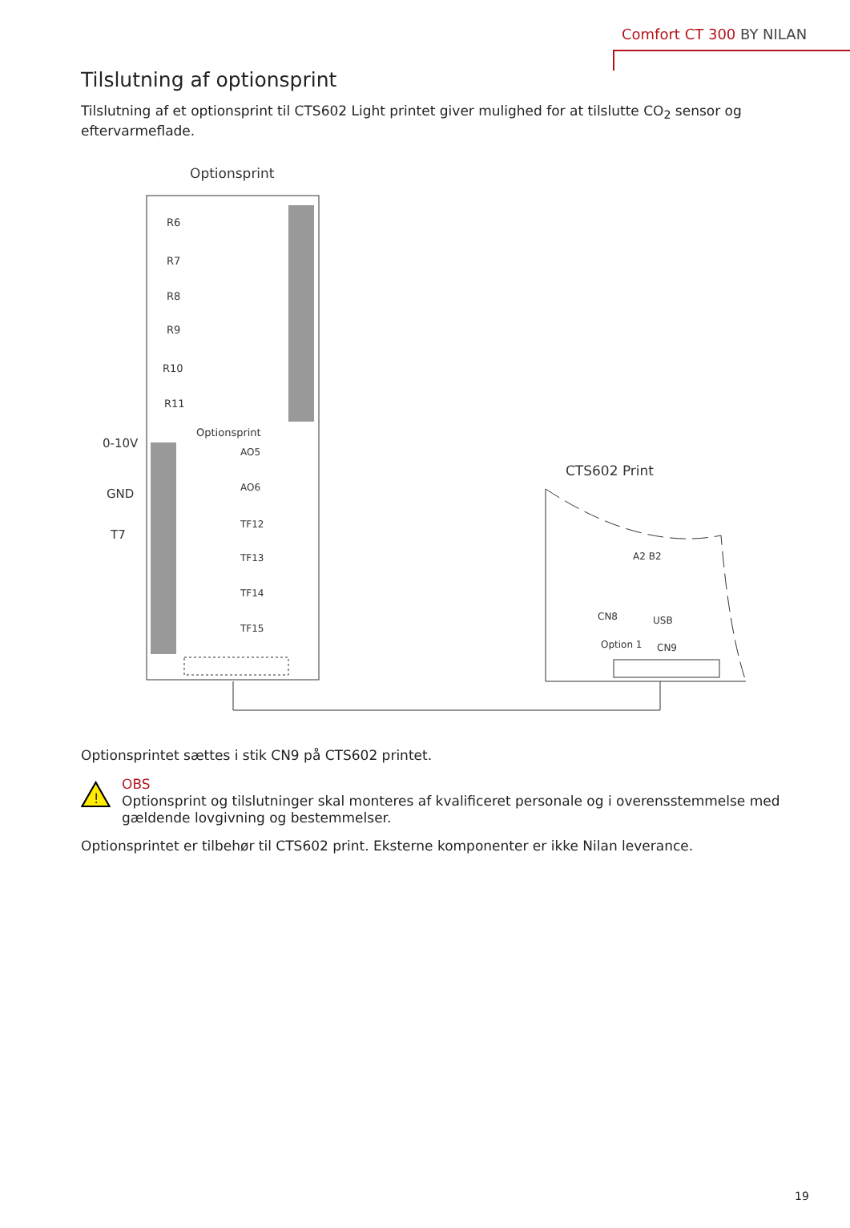Comfort CT 300 BY NILAN
Tilslutning af optionsprint
Tilslutning af et optionsprint til CTS602 Light printet giver mulighed for at tilslutte CO<sub>2</sub> sensor og eftervarmeflade.
Optionsprint
R6
R7
R8
R9
R10
R11
Optionsprint
0-10V
GND
T7
AO5
AO6
TF12
TF13
TF14
TF15
CTS602 Print
CN8
CN9
USB
Option 1
A2 B2
Optionsprintet sættes i stik CN9 på CTS602 printet.
!
OBS
Optionsprint og tilslutninger skal monteres af kvalificeret personale og i overensstemmelse med gældende lovgivning og bestemmelser.
Optionsprintet er tilbehør til CTS602 print. Eksterne komponenter er ikke Nilan leverance.
19